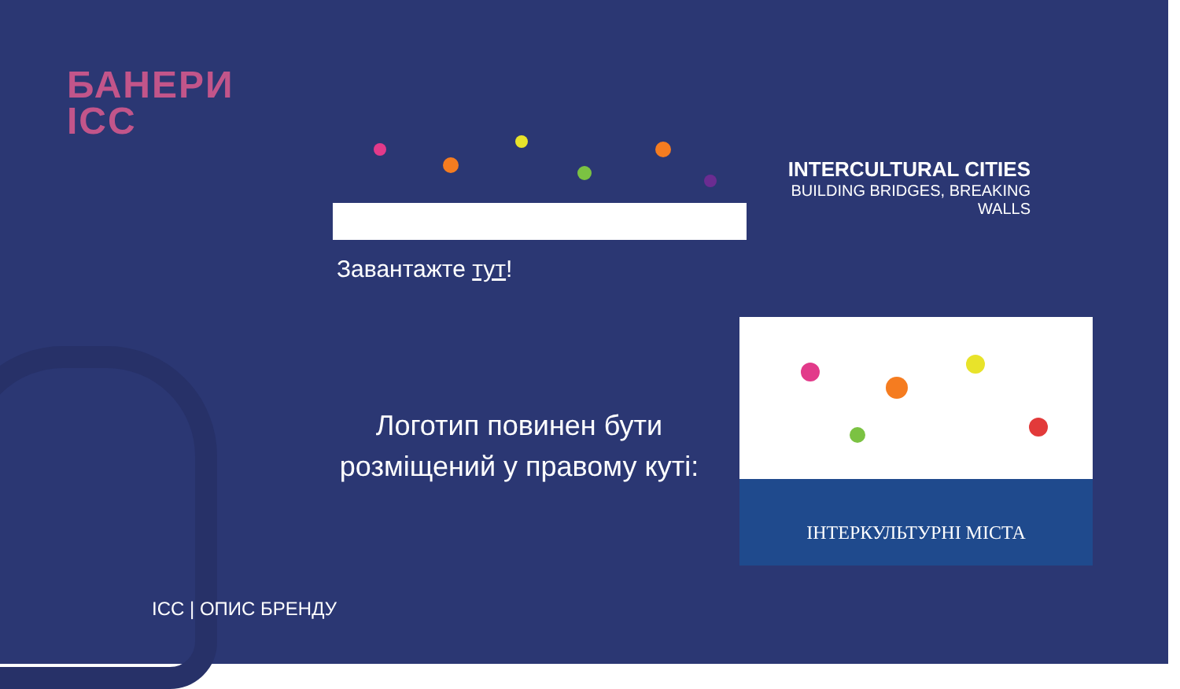БАНЕРИ
ICC
INTERCULTURAL CITIES
BUILDING BRIDGES, BREAKING WALLS
Завантажте тут!
Логотип повинен бути розміщений у правому куті:
ІНТЕРКУЛЬТУРНІ МІСТА
ICC | ОПИС БРЕНДУ